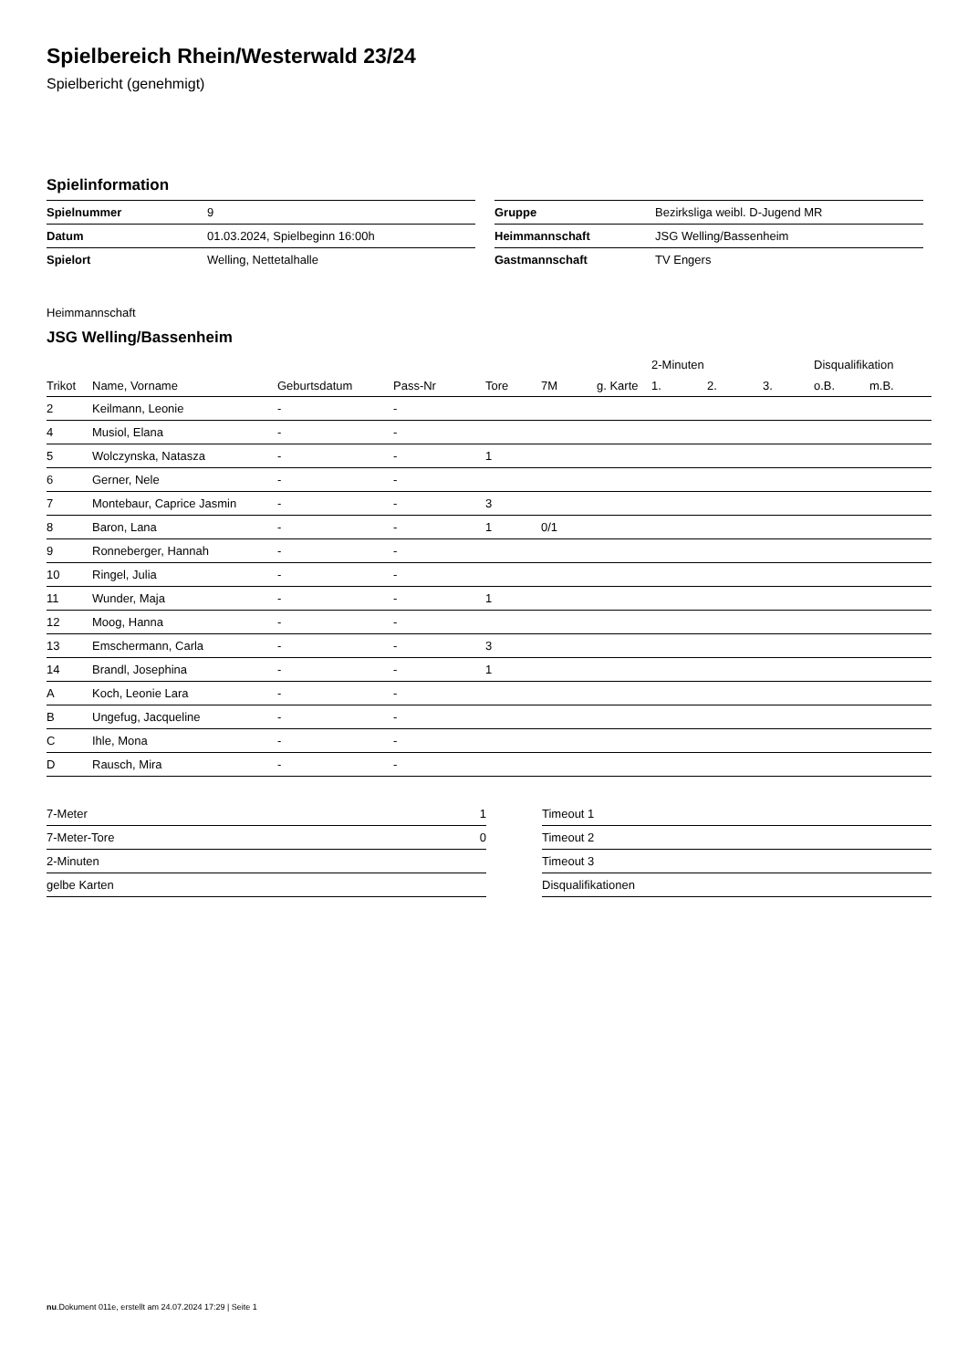Spielbereich Rhein/Westerwald 23/24
Spielbericht (genehmigt)
Spielinformation
| Spielnummer | 9 |
| Datum | 01.03.2024, Spielbeginn 16:00h |
| Spielort | Welling, Nettetalhalle |
| Gruppe | Bezirksliga weibl. D-Jugend MR |
| Heimmannschaft | JSG Welling/Bassenheim |
| Gastmannschaft | TV Engers |
Heimmannschaft
JSG Welling/Bassenheim
| | | | | | | | 2-Minuten | | | Disqualifikation | |
| --- | --- | --- | --- | --- | --- | --- | --- | --- | --- | --- | --- |
| Trikot | Name, Vorname | Geburtsdatum | Pass-Nr | Tore | 7M | g. Karte | 1. | 2. | 3. | o.B. | m.B. |
| 2 | Keilmann, Leonie | - | - | | | | | | | | |
| 4 | Musiol, Elana | - | - | | | | | | | | |
| 5 | Wolczynska, Natasza | - | - | 1 | | | | | | | |
| 6 | Gerner, Nele | - | - | | | | | | | | |
| 7 | Montebaur, Caprice Jasmin | - | - | 3 | | | | | | | |
| 8 | Baron, Lana | - | - | 1 | 0/1 | | | | | | |
| 9 | Ronneberger, Hannah | - | - | | | | | | | | |
| 10 | Ringel, Julia | - | - | | | | | | | | |
| 11 | Wunder, Maja | - | - | 1 | | | | | | | |
| 12 | Moog, Hanna | - | - | | | | | | | | |
| 13 | Emschermann, Carla | - | - | 3 | | | | | | | |
| 14 | Brandl, Josephina | - | - | 1 | | | | | | | |
| A | Koch, Leonie Lara | - | - | | | | | | | | |
| B | Ungefug, Jacqueline | - | - | | | | | | | | |
| C | Ihle, Mona | - | - | | | | | | | | |
| D | Rausch, Mira | - | - | | | | | | | | |
| 7-Meter | 1 |
| 7-Meter-Tore | 0 |
| 2-Minuten | |
| gelbe Karten | |
| Timeout 1 |
| Timeout 2 |
| Timeout 3 |
| Disqualifikationen |
nu.Dokument 011e, erstellt am 24.07.2024 17:29 | Seite 1